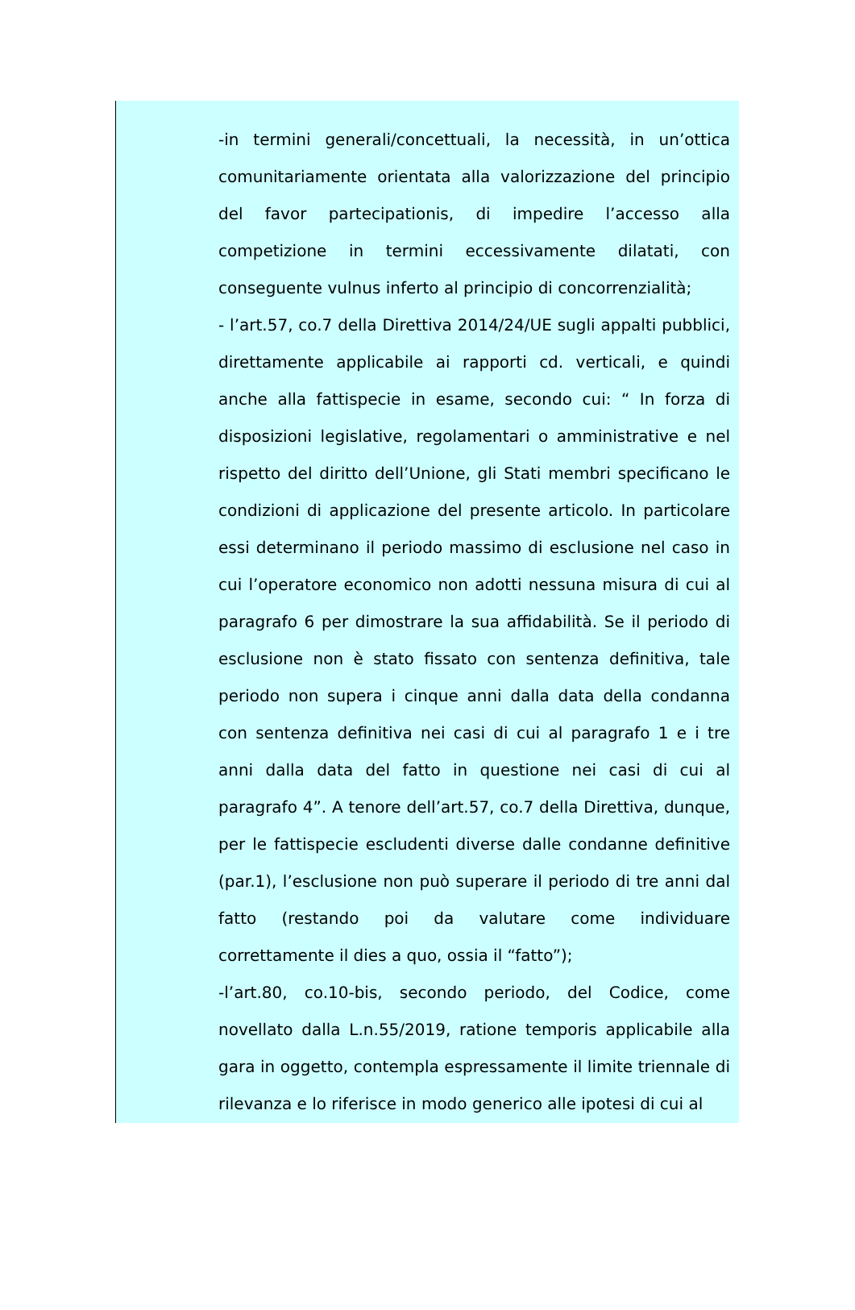-in termini generali/concettuali, la necessità, in un’ottica comunitariamente orientata alla valorizzazione del principio del favor partecipationis, di impedire l’accesso alla competizione in termini eccessivamente dilatati, con conseguente vulnus inferto al principio di concorrenzialità;
- l’art.57, co.7 della Direttiva 2014/24/UE sugli appalti pubblici, direttamente applicabile ai rapporti cd. verticali, e quindi anche alla fattispecie in esame, secondo cui: “ In forza di disposizioni legislative, regolamentari o amministrative e nel rispetto del diritto dell’Unione, gli Stati membri specificano le condizioni di applicazione del presente articolo. In particolare essi determinano il periodo massimo di esclusione nel caso in cui l’operatore economico non adotti nessuna misura di cui al paragrafo 6 per dimostrare la sua affidabilità. Se il periodo di esclusione non è stato fissato con sentenza definitiva, tale periodo non supera i cinque anni dalla data della condanna con sentenza definitiva nei casi di cui al paragrafo 1 e i tre anni dalla data del fatto in questione nei casi di cui al paragrafo 4”. A tenore dell’art.57, co.7 della Direttiva, dunque, per le fattispecie escludenti diverse dalle condanne definitive (par.1), l’esclusione non può superare il periodo di tre anni dal fatto (restando poi da valutare come individuare correttamente il dies a quo, ossia il “fatto”);
-l’art.80, co.10-bis, secondo periodo, del Codice, come novellato dalla L.n.55/2019, ratione temporis applicabile alla gara in oggetto, contempla espressamente il limite triennale di rilevanza e lo riferisce in modo generico alle ipotesi di cui al